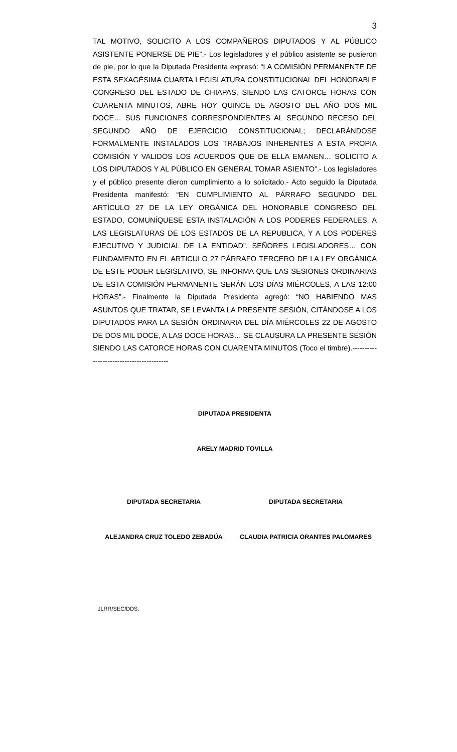3
TAL MOTIVO, SOLICITO A LOS COMPAÑEROS DIPUTADOS Y AL PÚBLICO ASISTENTE PONERSE DE PIE”.- Los legisladores y el público asistente se pusieron de pie, por lo que la Diputada Presidenta expresó: “LA COMISIÓN PERMANENTE DE ESTA SEXAGÉSIMA CUARTA LEGISLATURA CONSTITUCIONAL DEL HONORABLE CONGRESO DEL ESTADO DE CHIAPAS, SIENDO LAS CATORCE HORAS CON CUARENTA MINUTOS, ABRE HOY QUINCE DE AGOSTO DEL AÑO DOS MIL DOCE… SUS FUNCIONES CORRESPONDIENTES AL SEGUNDO RECESO DEL SEGUNDO AÑO DE EJERCICIO CONSTITUCIONAL; DECLARÁNDOSE FORMALMENTE INSTALADOS LOS TRABAJOS INHERENTES A ESTA PROPIA COMISIÓN Y VALIDOS LOS ACUERDOS QUE DE ELLA EMANEN… SOLICITO A LOS DIPUTADOS Y AL PÚBLICO EN GENERAL TOMAR ASIENTO”.- Los legisladores y el público presente dieron cumplimiento a lo solicitado.- Acto seguido la Diputada Presidenta manifestó: “EN CUMPLIMIENTO AL PÁRRAFO SEGUNDO DEL ARTÍCULO 27 DE LA LEY ORGÁNICA DEL HONORABLE CONGRESO DEL ESTADO, COMUNÍQUESE ESTA INSTALACIÓN A LOS PODERES FEDERALES, A LAS LEGISLATURAS DE LOS ESTADOS DE LA REPUBLICA, Y A LOS PODERES EJECUTIVO Y JUDICIAL DE LA ENTIDAD”. SEÑORES LEGISLADORES… CON FUNDAMENTO EN EL ARTICULO 27 PÁRRAFO TERCERO DE LA LEY ORGÁNICA DE ESTE PODER LEGISLATIVO, SE INFORMA QUE LAS SESIONES ORDINARIAS DE ESTA COMISIÓN PERMANENTE SERÁN LOS DÍAS MIÉRCOLES, A LAS 12:00 HORAS”.- Finalmente la Diputada Presidenta agregó: “NO HABIENDO MAS ASUNTOS QUE TRATAR, SE LEVANTA LA PRESENTE SESIÓN, CITÁNDOSE A LOS DIPUTADOS PARA LA SESIÓN ORDINARIA DEL DÍA MIÉRCOLES 22 DE AGOSTO DE DOS MIL DOCE, A LAS DOCE HORAS… SE CLAUSURA LA PRESENTE SESIÓN SIENDO LAS CATORCE HORAS CON CUARENTA MINUTOS (Toco el timbre).-----------------------------------------
DIPUTADA PRESIDENTA
ARELY MADRID TOVILLA
DIPUTADA SECRETARIA DIPUTADA SECRETARIA
ALEJANDRA CRUZ TOLEDO ZEBADÚA CLAUDIA PATRICIA ORANTES PALOMARES
JLRR/SEC/DDS.